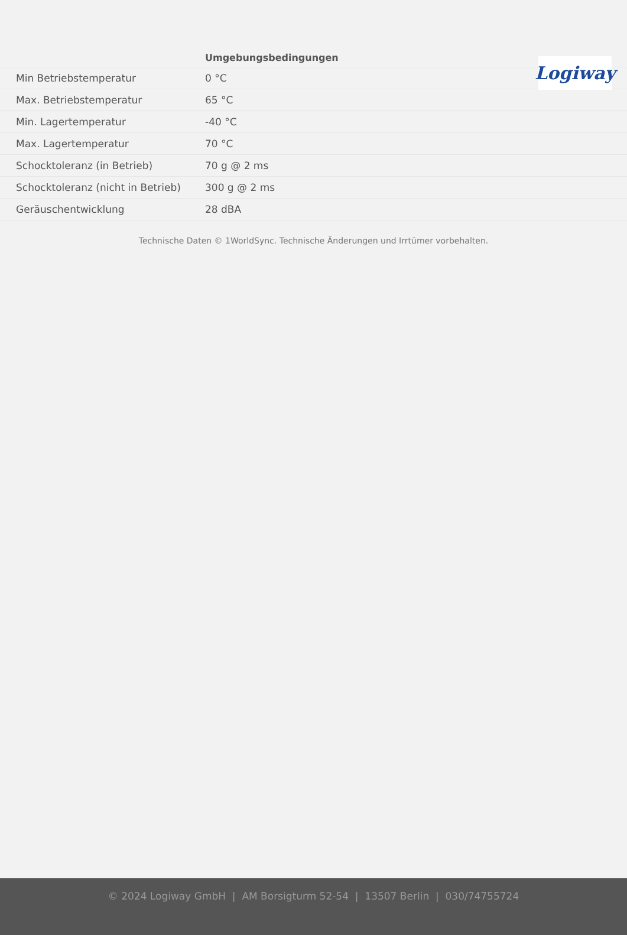Logiway
| | Umgebungsbedingungen |
| --- | --- |
| Min Betriebstemperatur | 0 °C |
| Max. Betriebstemperatur | 65 °C |
| Min. Lagertemperatur | -40 °C |
| Max. Lagertemperatur | 70 °C |
| Schocktoleranz (in Betrieb) | 70 g @ 2 ms |
| Schocktoleranz (nicht in Betrieb) | 300 g @ 2 ms |
| Geräuschentwicklung | 28 dBA |
Technische Daten © 1WorldSync. Technische Änderungen und Irrtümer vorbehalten.
© 2024 Logiway GmbH | AM Borsigturm 52-54 | 13507 Berlin | 030/74755724